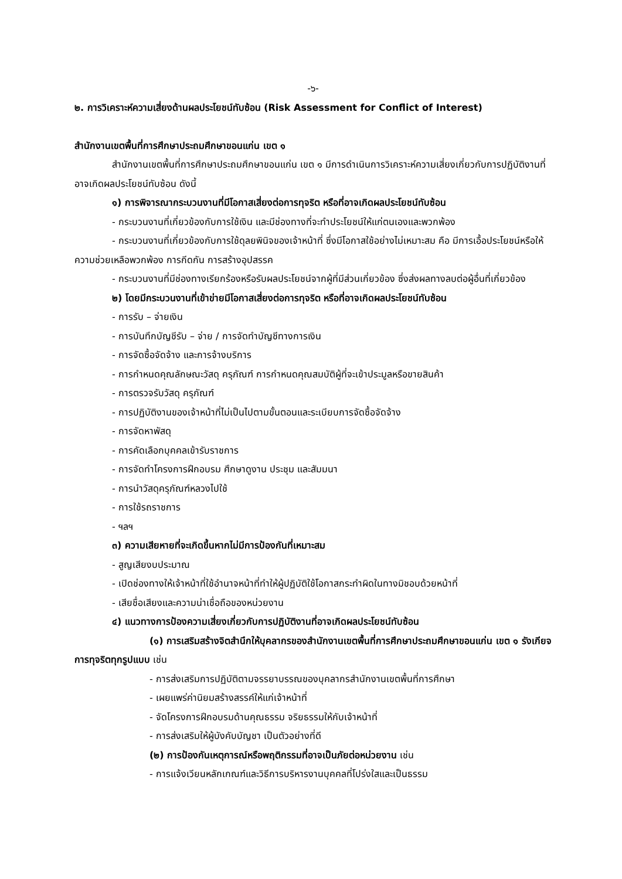-๖-
๒. การวิเคราะห์ความเสี่ยงด้านผลประโยชน์ทับซ้อน (Risk Assessment for Conflict of Interest)
สำนักงานเขตพื้นที่การศึกษาประถมศึกษาขอนแก่น เขต ๑
สำนักงานเขตพื้นที่การศึกษาประถมศึกษาขอนแก่น เขต ๑ มีการดำเนินการวิเคราะห์ความเสี่ยงเกี่ยวกับการปฏิบัติงานที่อาจเกิดผลประโยชน์ทับซ้อน ดังนี้
๑) การพิจารณากระบวนงานที่มีโอกาสเสี่ยงต่อการทุจริต หรือที่อาจเกิดผลประโยชน์ทับซ้อน
- กระบวนงานที่เกี่ยวข้องกับการใช้เงิน และมีช่องทางที่จะทำประโยชน์ให้แก่ตนเองและพวกพ้อง
- กระบวนงานที่เกี่ยวข้องกับการใช้ดุลยพินิจของเจ้าหน้าที่ ซึ่งมีโอกาสใช้อย่างไม่เหมาะสม คือ มีการเอื้อประโยชน์หรือให้ความช่วยเหลือพวกพ้อง การกีดกัน การสร้างอุปสรรค
- กระบวนงานที่มีช่องทางเรียกร้องหรือรับผลประโยชน์จากผู้ที่มีส่วนเกี่ยวข้อง ซึ่งส่งผลทางลบต่อผู้อื่นที่เกี่ยวข้อง
๒) โดยมีกระบวนงานที่เข้าข่ายมีโอกาสเสี่ยงต่อการทุจริต หรือที่อาจเกิดผลประโยชน์ทับซ้อน
- การรับ – จ่ายเงิน
- การบันทึกบัญชีรับ – จ่าย / การจัดทำบัญชีทางการเงิน
- การจัดซื้อจัดจ้าง และการจ้างบริการ
- การกำหนดคุณลักษณะวัสดุ ครุภัณฑ์ การกำหนดคุณสมบัติผู้ที่จะเข้าประมูลหรือขายสินค้า
- การตรวจรับวัสดุ ครุภัณฑ์
- การปฏิบัติงานของเจ้าหน้าที่ไม่เป็นไปตามขั้นตอนและระเบียบการจัดซื้อจัดจ้าง
- การจัดหาพัสดุ
- การคัดเลือกบุคคลเข้ารับราชการ
- การจัดทำโครงการฝึกอบรม ศึกษาดูงาน ประชุม และสัมมนา
- การนำวัสดุครุภัณฑ์หลวงไปใช้
- การใช้รถราชการ
- ฯลฯ
๓) ความเสียหายที่จะเกิดขึ้นหากไม่มีการป้องกันที่เหมาะสม
- สูญเสียงบประมาณ
- เปิดช่องทางให้เจ้าหน้าที่ใช้อำนาจหน้าที่ทำให้ผู้ปฏิบัติใช้โอกาสกระทำผิดในทางมิชอบด้วยหน้าที่
- เสียชื่อเสียงและความน่าเชื่อถือของหน่วยงาน
๔) แนวทางการป้องความเสี่ยงเกี่ยวกับการปฏิบัติงานที่อาจเกิดผลประโยชน์ทับซ้อน
(๑) การเสริมสร้างจิตสำนึกให้บุคลากรของสำนักงานเขตพื้นที่การศึกษาประถมศึกษาขอนแก่น เขต ๑ รังเกียจการทุจริตทุกรูปแบบ เช่น
- การส่งเสริมการปฏิบัติตามจรรยาบรรณของบุคลากรสำนักงานเขตพื้นที่การศึกษา
- เผยแพร่ค่านิยมสร้างสรรค์ให้แก่เจ้าหน้าที่
- จัดโครงการฝึกอบรมด้านคุณธรรม จริยธรรมให้กับเจ้าหน้าที่
- การส่งเสริมให้ผู้บังคับบัญชา เป็นตัวอย่างที่ดี
(๒) การป้องกันเหตุการณ์หรือพฤติกรรมที่อาจเป็นภัยต่อหน่วยงาน เช่น
- การแจ้งเวียนหลักเกณฑ์และวิธีการบริหารงานบุคคลที่โปร่งใสและเป็นธรรม